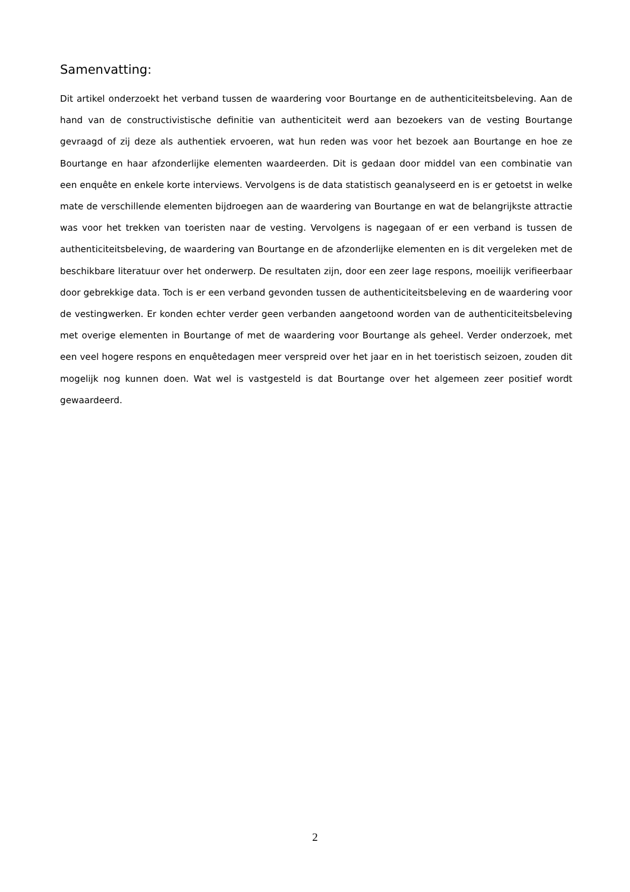Samenvatting:
Dit artikel onderzoekt het verband tussen de waardering voor Bourtange en de authenticiteitsbeleving. Aan de hand van de constructivistische definitie van authenticiteit werd aan bezoekers van de vesting Bourtange gevraagd of zij deze als authentiek ervoeren, wat hun reden was voor het bezoek aan Bourtange en hoe ze Bourtange en haar afzonderlijke elementen waardeerden. Dit is gedaan door middel van een combinatie van een enquête en enkele korte interviews. Vervolgens is de data statistisch geanalyseerd en is er getoetst in welke mate de verschillende elementen bijdroegen aan de waardering van Bourtange en wat de belangrijkste attractie was voor het trekken van toeristen naar de vesting. Vervolgens is nagegaan of er een verband is tussen de authenticiteitsbeleving, de waardering van Bourtange en de afzonderlijke elementen en is dit vergeleken met de beschikbare literatuur over het onderwerp. De resultaten zijn, door een zeer lage respons, moeilijk verifieerbaar door gebrekkige data. Toch is er een verband gevonden tussen de authenticiteitsbeleving en de waardering voor de vestingwerken. Er konden echter verder geen verbanden aangetoond worden van de authenticiteitsbeleving met overige elementen in Bourtange of met de waardering voor Bourtange als geheel. Verder onderzoek, met een veel hogere respons en enquêtedagen meer verspreid over het jaar en in het toeristisch seizoen, zouden dit mogelijk nog kunnen doen. Wat wel is vastgesteld is dat Bourtange over het algemeen zeer positief wordt gewaardeerd.
2